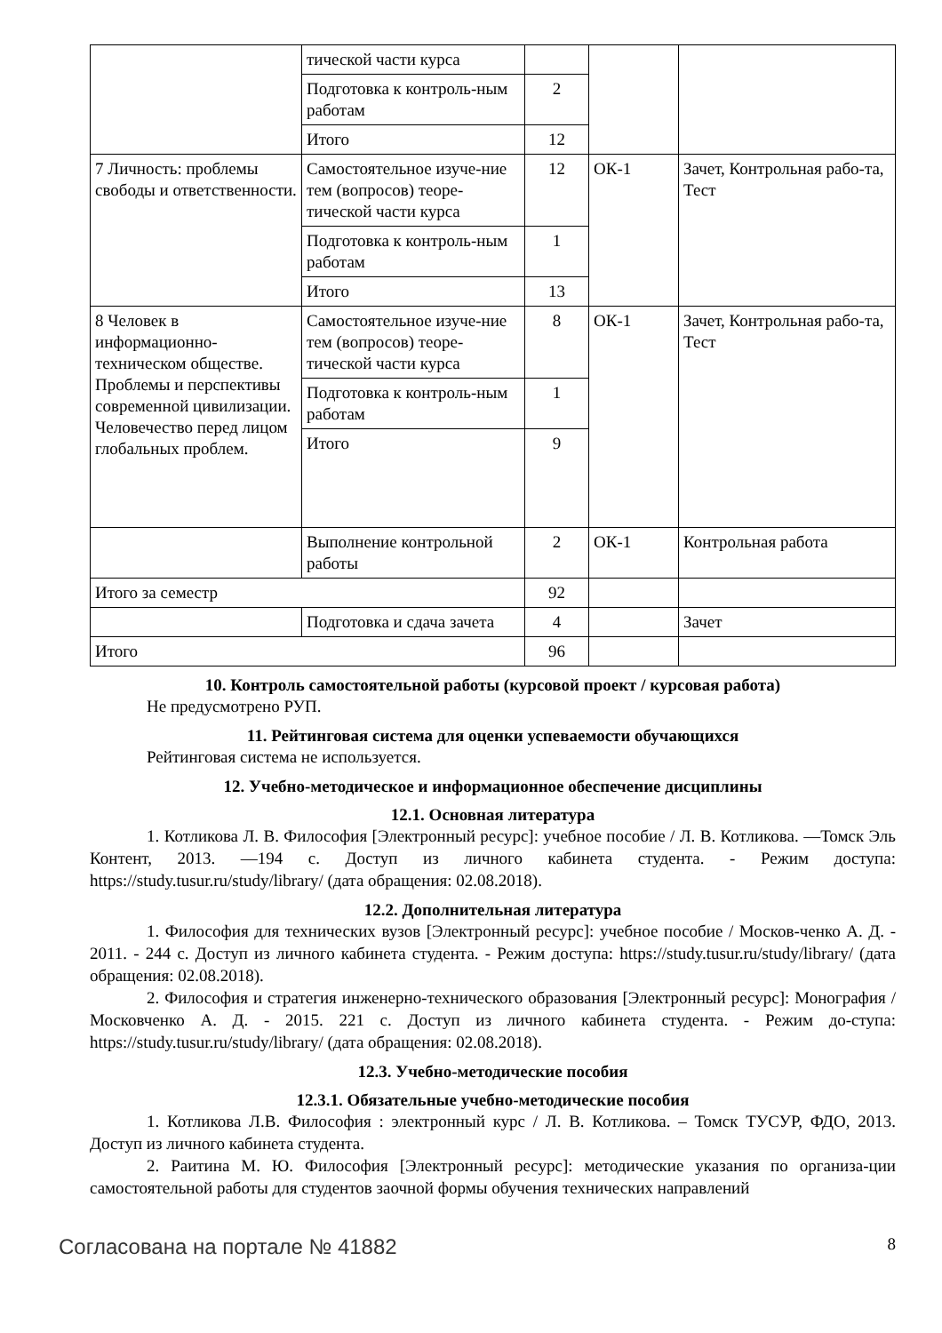| | тической части курса | | | |
| | Подготовка к контроль-ным работам | 2 | | |
| | Итого | 12 | | |
| 7 Личность: проблемы свободы и ответственности. | Самостоятельное изуче-ние тем (вопросов) теоре-тической части курса | 12 | ОК-1 | Зачет, Контрольная рабо-та, Тест |
| | Подготовка к контроль-ным работам | 1 | | |
| | Итого | 13 | | |
| 8 Человек в информационно-техническом обществе. Проблемы и перспективы современной цивилизации. Человечество перед лицом глобальных проблем. | Самостоятельное изуче-ние тем (вопросов) теоре-тической части курса | 8 | ОК-1 | Зачет, Контрольная рабо-та, Тест |
| | Подготовка к контроль-ным работам | 1 | | |
| | Итого | 9 | | |
| | Выполнение контрольной работы | 2 | ОК-1 | Контрольная работа |
| Итого за семестр | | 92 | | |
| | Подготовка и сдача зачета | 4 | | Зачет |
| Итого | | 96 | | |
10. Контроль самостоятельной работы (курсовой проект / курсовая работа)
Не предусмотрено РУП.
11. Рейтинговая система для оценки успеваемости обучающихся
Рейтинговая система не используется.
12. Учебно-методическое и информационное обеспечение дисциплины
12.1. Основная литература
1. Котликова Л. В. Философия [Электронный ресурс]: учебное пособие / Л. В. Котликова. —Томск Эль Контент, 2013. —194 с. Доступ из личного кабинета студента. - Режим доступа: https://study.tusur.ru/study/library/ (дата обращения: 02.08.2018).
12.2. Дополнительная литература
1. Философия для технических вузов [Электронный ресурс]: учебное пособие / Москов-ченко А. Д. - 2011. - 244 с. Доступ из личного кабинета студента. - Режим доступа: https://study.tusur.ru/study/library/ (дата обращения: 02.08.2018).
2. Философия и стратегия инженерно-технического образования [Электронный ресурс]: Монография / Московченко А. Д. - 2015. 221 с. Доступ из личного кабинета студента. - Режим до-ступа: https://study.tusur.ru/study/library/ (дата обращения: 02.08.2018).
12.3. Учебно-методические пособия
12.3.1. Обязательные учебно-методические пособия
1. Котликова Л.В. Философия : электронный курс / Л. В. Котликова. – Томск ТУСУР, ФДО, 2013. Доступ из личного кабинета студента.
2. Раитина М. Ю. Философия [Электронный ресурс]: методические указания по организа-ции самостоятельной работы для студентов заочной формы обучения технических направлений
Согласована на портале № 41882 8